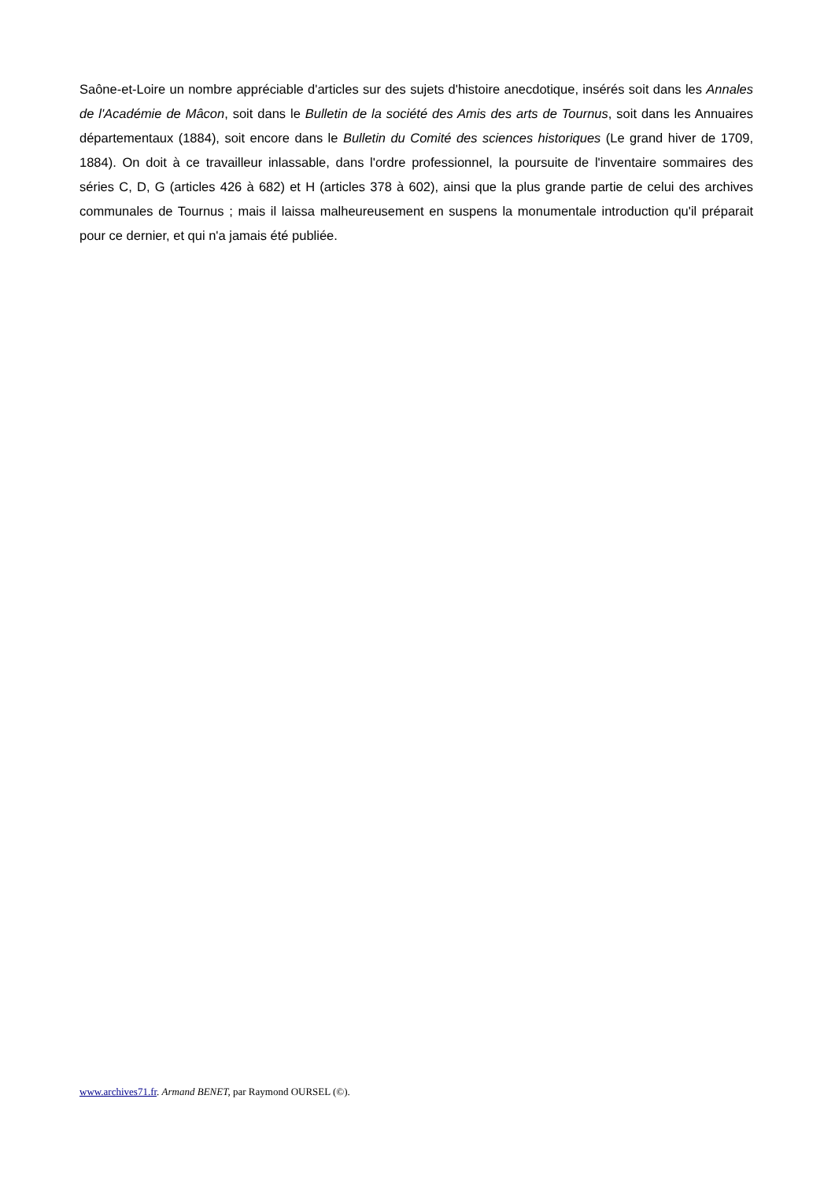Saône-et-Loire un nombre appréciable d'articles sur des sujets d'histoire anecdotique, insérés soit dans les Annales de l'Académie de Mâcon, soit dans le Bulletin de la société des Amis des arts de Tournus, soit dans les Annuaires départementaux (1884), soit encore dans le Bulletin du Comité des sciences historiques (Le grand hiver de 1709, 1884). On doit à ce travailleur inlassable, dans l'ordre professionnel, la poursuite de l'inventaire sommaires des séries C, D, G (articles 426 à 682) et H (articles 378 à 602), ainsi que la plus grande partie de celui des archives communales de Tournus ; mais il laissa malheureusement en suspens la monumentale introduction qu'il préparait pour ce dernier, et qui n'a jamais été publiée.
www.archives71.fr. Armand BENET, par Raymond OURSEL (©).